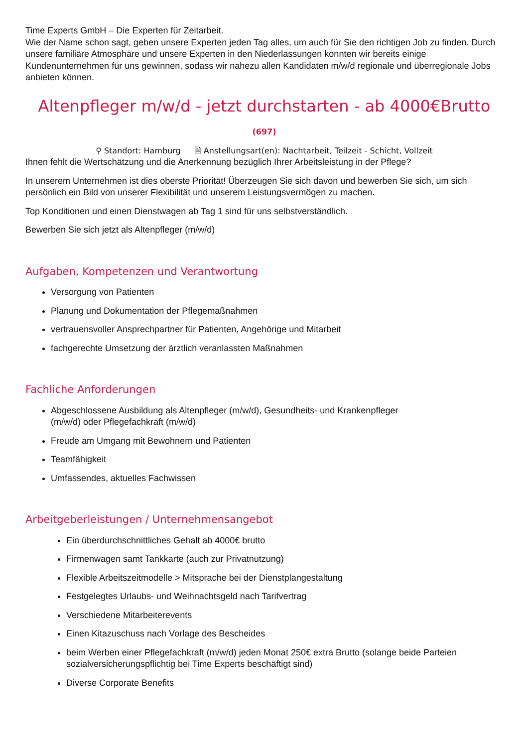Time Experts GmbH – Die Experten für Zeitarbeit.
Wie der Name schon sagt, geben unsere Experten jeden Tag alles, um auch für Sie den richtigen Job zu finden. Durch unsere familiäre Atmosphäre und unsere Experten in den Niederlassungen konnten wir bereits einige Kundenunternehmen für uns gewinnen, sodass wir nahezu allen Kandidaten m/w/d regionale und überregionale Jobs anbieten können.
Altenpfleger m/w/d - jetzt durchstarten - ab 4000€Brutto
(697)
⚲ Standort: Hamburg 🗎 Anstellungsart(en): Nachtarbeit, Teilzeit - Schicht, Vollzeit
Ihnen fehlt die Wertschätzung und die Anerkennung bezüglich Ihrer Arbeitsleistung in der Pflege?
In unserem Unternehmen ist dies oberste Priorität! Überzeugen Sie sich davon und bewerben Sie sich, um sich persönlich ein Bild von unserer Flexibilität und unserem Leistungsvermögen zu machen.
Top Konditionen und einen Dienstwagen ab Tag 1 sind für uns selbstverständlich.
Bewerben Sie sich jetzt als Altenpfleger (m/w/d)
Aufgaben, Kompetenzen und Verantwortung
Versorgung von Patienten
Planung und Dokumentation der Pflegemaßnahmen
vertrauensvoller Ansprechpartner für Patienten, Angehörige und Mitarbeit
fachgerechte Umsetzung der ärztlich veranlassten Maßnahmen
Fachliche Anforderungen
Abgeschlossene Ausbildung als Altenpfleger (m/w/d), Gesundheits- und Krankenpfleger
(m/w/d) oder Pflegefachkraft (m/w/d)
Freude am Umgang mit Bewohnern und Patienten
Teamfähigkeit
Umfassendes, aktuelles Fachwissen
Arbeitgeberleistungen / Unternehmensangebot
Ein überdurchschnittliches Gehalt ab 4000€ brutto
Firmenwagen samt Tankkarte (auch zur Privatnutzung)
Flexible Arbeitszeitmodelle > Mitsprache bei der Dienstplangestaltung
Festgelegtes Urlaubs- und Weihnachtsgeld nach Tarifvertrag
Verschiedene Mitarbeiterevents
Einen Kitazuschuss nach Vorlage des Bescheides
beim Werben einer Pflegefachkraft (m/w/d) jeden Monat 250€ extra Brutto (solange beide Parteien sozialversicherungspflichtig bei Time Experts beschäftigt sind)
Diverse Corporate Benefits